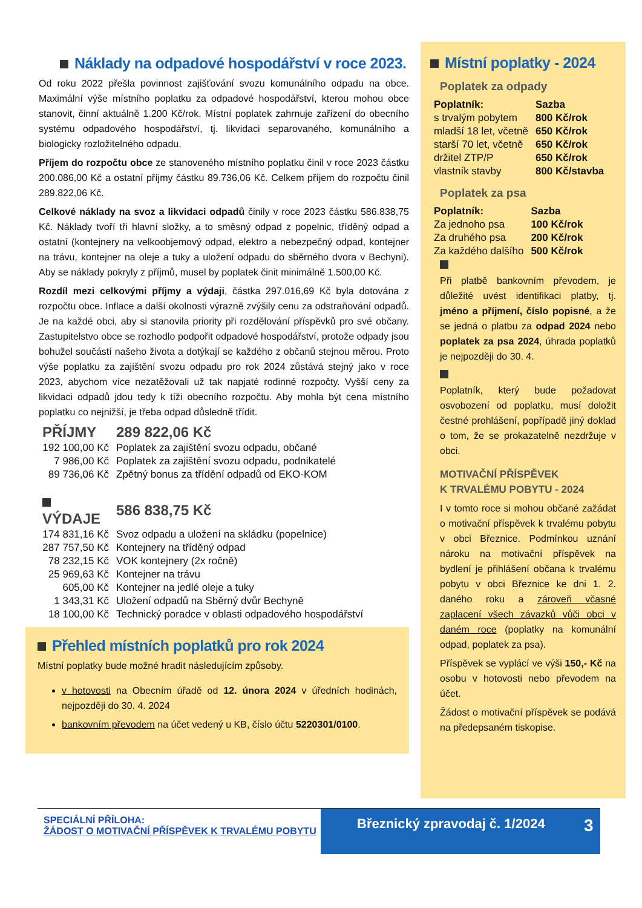Náklady na odpadové hospodářství v roce 2023.
Od roku 2022 přešla povinnost zajišťování svozu komunálního odpadu na obce. Maximální výše místního poplatku za odpadové hospodářství, kterou mohou obce stanovit, činní aktuálně 1.200 Kč/rok. Místní poplatek zahrnuje zařízení do obecního systému odpadového hospodářství, tj. likvidaci separovaného, komunálního a biologicky rozložitelného odpadu.
Příjem do rozpočtu obce ze stanoveného místního poplatku činil v roce 2023 částku 200.086,00 Kč a ostatní příjmy částku 89.736,06 Kč. Celkem příjem do rozpočtu činil 289.822,06 Kč.
Celkové náklady na svoz a likvidaci odpadů činily v roce 2023 částku 586.838,75 Kč. Náklady tvoří tři hlavní složky, a to směsný odpad z popelnic, tříděný odpad a ostatní (kontejnery na velkoobjemový odpad, elektro a nebezpečný odpad, kontejner na trávu, kontejner na oleje a tuky a uložení odpadu do sběrného dvora v Bechyni). Aby se náklady pokryly z příjmů, musel by poplatek činit minimálně 1.500,00 Kč.
Rozdíl mezi celkovými příjmy a výdaji, částka 297.016,69 Kč byla dotována z rozpočtu obce. Inflace a další okolnosti výrazně zvýšily cenu za odstraňování odpadů. Je na každé obci, aby si stanovila priority při rozdělování příspěvků pro své občany. Zastupitelstvo obce se rozhodlo podpořit odpadové hospodářství, protože odpady jsou bohužel součástí našeho života a dotýkají se každého z občanů stejnou měrou. Proto výše poplatku za zajištění svozu odpadu pro rok 2024 zůstává stejný jako v roce 2023, abychom více nezatěžovali už tak napjaté rodinné rozpočty. Vyšší ceny za likvidaci odpadů jdou tedy k tíži obecního rozpočtu. Aby mohla být cena místního poplatku co nejnižší, je třeba odpad důsledně třídit.
| PŘÍJMY | 289 822,06 Kč |
| 192 100,00 Kč | Poplatek za zajištění svozu odpadu, občané |
| 7 986,00 Kč | Poplatek za zajištění svozu odpadu, podnikatelé |
| 89 736,06 Kč | Zpětný bonus za třídění odpadů od EKO-KOM |
| VÝDAJE | 586 838,75 Kč |
| 174 831,16 Kč | Svoz odpadu a uložení na skládku (popelnice) |
| 287 757,50 Kč | Kontejnery na tříděný odpad |
| 78 232,15 Kč | VOK kontejnery (2x ročně) |
| 25 969,63 Kč | Kontejner na trávu |
| 605,00 Kč | Kontejner na jedlé oleje a tuky |
| 1 343,31 Kč | Uložení odpadů na Sběrný dvůr Bechyně |
| 18 100,00 Kč | Technický poradce v oblasti odpadového hospodářství |
Přehled místních poplatků pro rok 2024
Místní poplatky bude možné hradit následujícím způsoby.
v hotovosti na Obecním úřadě od 12. února 2024 v úředních hodinách, nejpozději do 30. 4. 2024
bankovním převodem na účet vedený u KB, číslo účtu 5220301/0100.
Místní poplatky - 2024
Poplatek za odpady
| Poplatník: | Sazba |
| s trvalým pobytem | 800 Kč/rok |
| mladší 18 let, včetně | 650 Kč/rok |
| starší 70 let, včetně | 650 Kč/rok |
| držitel ZTP/P | 650 Kč/rok |
| vlastník stavby | 800 Kč/stavba |
Poplatek za psa
| Poplatník: | Sazba |
| Za jednoho psa | 100 Kč/rok |
| Za druhého psa | 200 Kč/rok |
| Za každého dalšího | 500 Kč/rok |
Při platbě bankovním převodem, je důležité uvést identifikaci platby, tj. jméno a příjmení, číslo popisné, a že se jedná o platbu za odpad 2024 nebo poplatek za psa 2024, úhrada poplatků je nejpozději do 30. 4.
Poplatník, který bude požadovat osvobození od poplatku, musí doložit čestné prohlášení, popřípadě jiný doklad o tom, že se prokazatelně nezdržuje v obci.
MOTIVAČNÍ PŘÍSPĚVEK
K TRVALÉMU POBYTU - 2024
I v tomto roce si mohou občané zažádat o motivační příspěvek k trvalému pobytu v obci Březnice. Podmínkou uznání nároku na motivační příspěvek na bydlení je přihlášení občana k trvalému pobytu v obci Březnice ke dni 1. 2. daného roku a zároveň včasné zaplacení všech závazků vůči obci v daném roce (poplatky na komunální odpad, poplatek za psa).
Příspěvek se vyplácí ve výši 150,- Kč na osobu v hotovosti nebo převodem na účet.
Žádost o motivační příspěvek se podává na předepsaném tiskopise.
SPECIÁLNÍ PŘÍLOHA:
ŽÁDOST O MOTIVAČNÍ PŘÍSPĚVEK K TRVALÉMU POBYTU
Březnický zpravodaj č. 1/2024 3